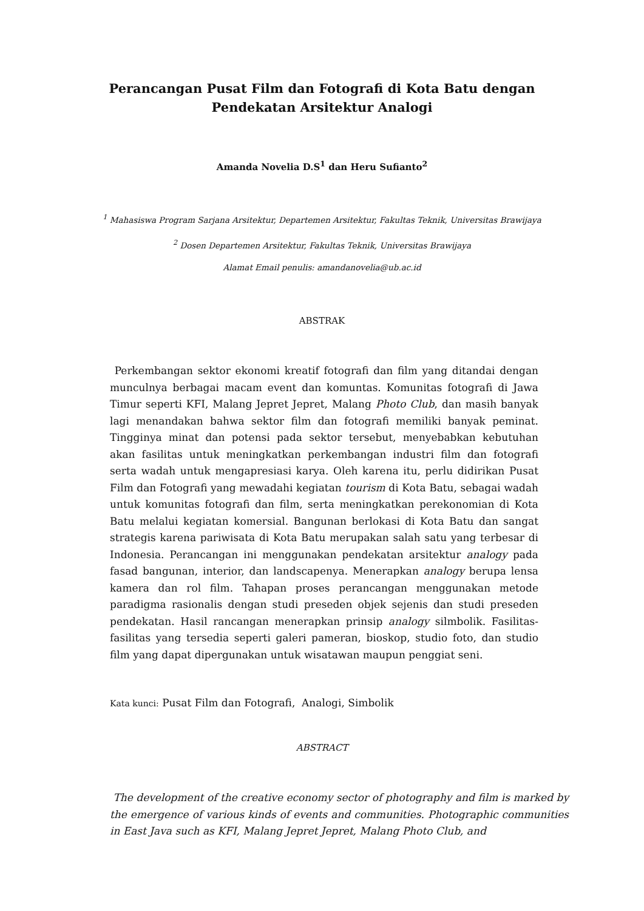Perancangan Pusat Film dan Fotografi di Kota Batu dengan
Pendekatan Arsitektur Analogi
Amanda Novelia D.S<sup>1</sup> dan Heru Sufianto<sup>2</sup>
<sup>1</sup> Mahasiswa Program Sarjana Arsitektur, Departemen Arsitektur, Fakultas Teknik, Universitas Brawijaya
<sup>2</sup> Dosen Departemen Arsitektur, Fakultas Teknik, Universitas Brawijaya
Alamat Email penulis: amandanovelia@ub.ac.id
ABSTRAK
Perkembangan sektor ekonomi kreatif fotografi dan film yang ditandai dengan munculnya berbagai macam event dan komuntas. Komunitas fotografi di Jawa Timur seperti KFI, Malang Jepret Jepret, Malang Photo Club, dan masih banyak lagi menandakan bahwa sektor film dan fotografi memiliki banyak peminat. Tingginya minat dan potensi pada sektor tersebut, menyebabkan kebutuhan akan fasilitas untuk meningkatkan perkembangan industri film dan fotografi serta wadah untuk mengapresiasi karya. Oleh karena itu, perlu didirikan Pusat Film dan Fotografi yang mewadahi kegiatan tourism di Kota Batu, sebagai wadah untuk komunitas fotografi dan film, serta meningkatkan perekonomian di Kota Batu melalui kegiatan komersial. Bangunan berlokasi di Kota Batu dan sangat strategis karena pariwisata di Kota Batu merupakan salah satu yang terbesar di Indonesia. Perancangan ini menggunakan pendekatan arsitektur analogy pada fasad bangunan, interior, dan landscapenya. Menerapkan analogy berupa lensa kamera dan rol film. Tahapan proses perancangan menggunakan metode paradigma rasionalis dengan studi preseden objek sejenis dan studi preseden pendekatan. Hasil rancangan menerapkan prinsip analogy silmbolik. Fasilitas-fasilitas yang tersedia seperti galeri pameran, bioskop, studio foto, dan studio film yang dapat dipergunakan untuk wisatawan maupun penggiat seni.
Kata kunci: Pusat Film dan Fotografi, Analogi, Simbolik
ABSTRACT
The development of the creative economy sector of photography and film is marked by the emergence of various kinds of events and communities. Photographic communities in East Java such as KFI, Malang Jepret Jepret, Malang Photo Club, and